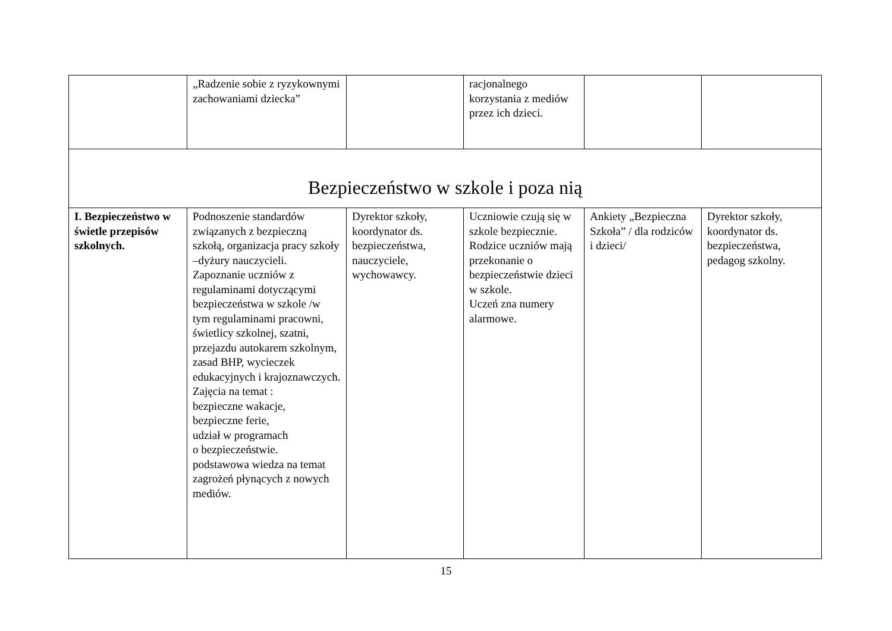| | „Radzenie sobie z ryzykownymi zachowaniami dziecka” | | racjonalnego korzystania z mediów przez ich dzieci. | | |
| Bezpieczeństwo w szkole i poza nią | | | | | |
| I. Bezpieczeństwo w świetle przepisów szkolnych. | Podnoszenie standardów związanych z bezpieczną szkołą, organizacja pracy szkoły –dyżury nauczycieli. Zapoznanie uczniów z regulaminami dotyczącymi bezpieczeństwa w szkole /w tym regulaminami pracowni, świetlicy szkolnej, szatni, przejazdu autokarem szkolnym, zasad BHP, wycieczek edukacyjnych i krajoznawczych. Zajęcia na temat : bezpieczne wakacje, bezpieczne ferie, udział w programach o bezpieczeństwie. podstawowa wiedza na temat zagrożeń płynących z nowych mediów. | Dyrektor szkoły, koordynator ds. bezpieczeństwa, nauczyciele, wychowawcy. | Uczniowie czują się w szkole bezpiecznie. Rodzice uczniów mają przekonanie o bezpieczeństwie dzieci w szkole. Uczeń zna numery alarmowe. | Ankiety „Bezpieczna Szkoła” / dla rodziców i dzieci/ | Dyrektor szkoły, koordynator ds. bezpieczeństwa, pedagog szkolny. |
15